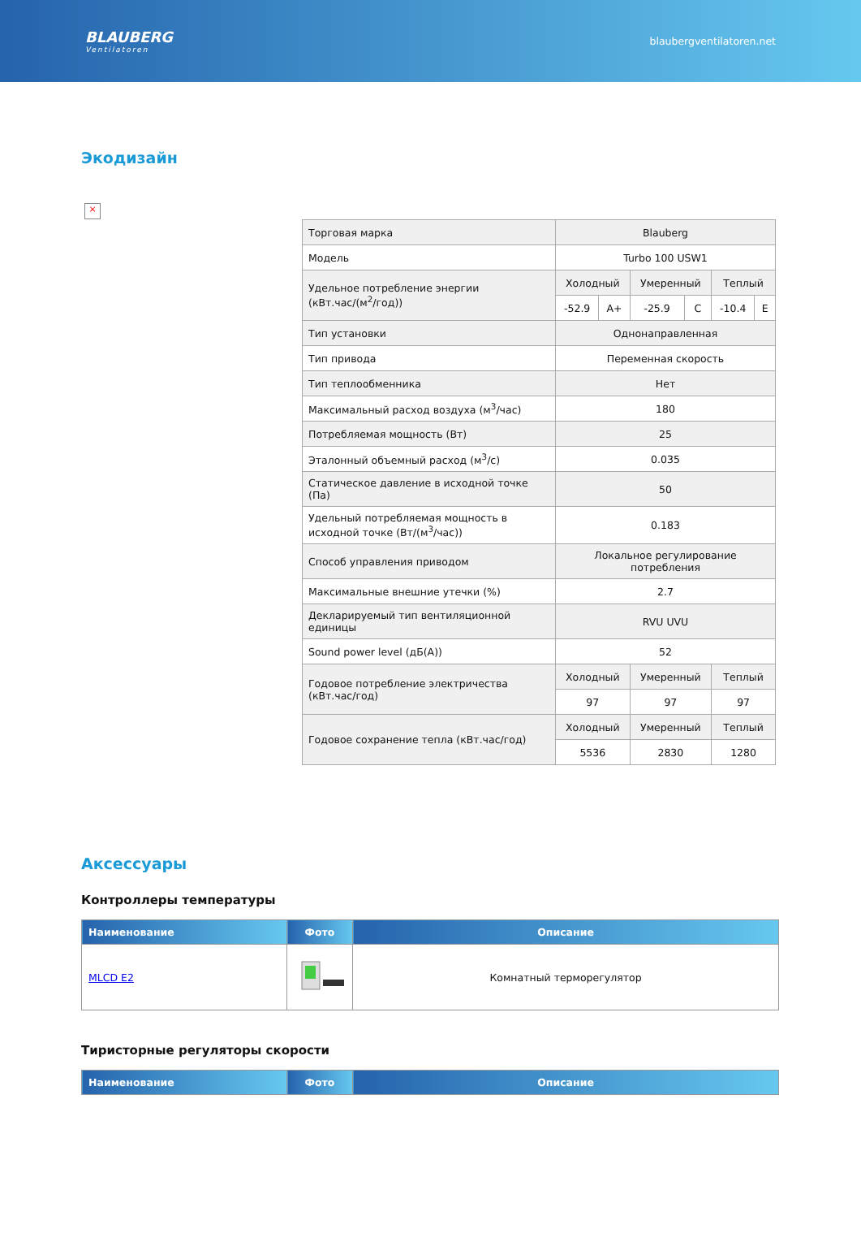BLAUBERG
Ventilatoren
blaubergventilatoren.net
Экодизайн
×
| Торговая марка | Blauberg | | | | | |
| Модель | Turbo 100 USW1 | | | | | |
| Удельное потребление энергии (кВт.час/(м<sup>2</sup>/год)) | Холодный | | Умеренный | | Теплый | |
| | -52.9 | A+ | -25.9 | C | -10.4 | E |
| Тип установки | Однонаправленная | | | | | |
| Тип привода | Переменная скорость | | | | | |
| Тип теплообменника | Нет | | | | | |
| Максимальный расход воздуха (м<sup>3</sup>/час) | 180 | | | | | |
| Потребляемая мощность (Вт) | 25 | | | | | |
| Эталонный объемный расход (м<sup>3</sup>/с) | 0.035 | | | | | |
| Статическое давление в исходной точке (Па) | 50 | | | | | |
| Удельный потребляемая мощность в исходной точке (Вт/(м<sup>3</sup>/час)) | 0.183 | | | | | |
| Способ управления приводом | Локальное регулирование потребления | | | | | |
| Максимальные внешние утечки (%) | 2.7 | | | | | |
| Декларируемый тип вентиляционной единицы | RVU UVU | | | | | |
| Sound power level (дБ(А)) | 52 | | | | | |
| Годовое потребление электричества (кВт.час/год) | Холодный | | Умеренный | | Теплый | |
| | 97 | | 97 | | 97 | |
| Годовое сохранение тепла (кВт.час/год) | Холодный | | Умеренный | | Теплый | |
| | 5536 | | 2830 | | 1280 | |
Аксессуары
Контроллеры температуры
| Наименование | Фото | Описание |
| --- | --- | --- |
| MLCD E2 | | Комнатный терморегулятор |
Тиристорные регуляторы скорости
| Наименование | Фото | Описание |
| --- | --- | --- |